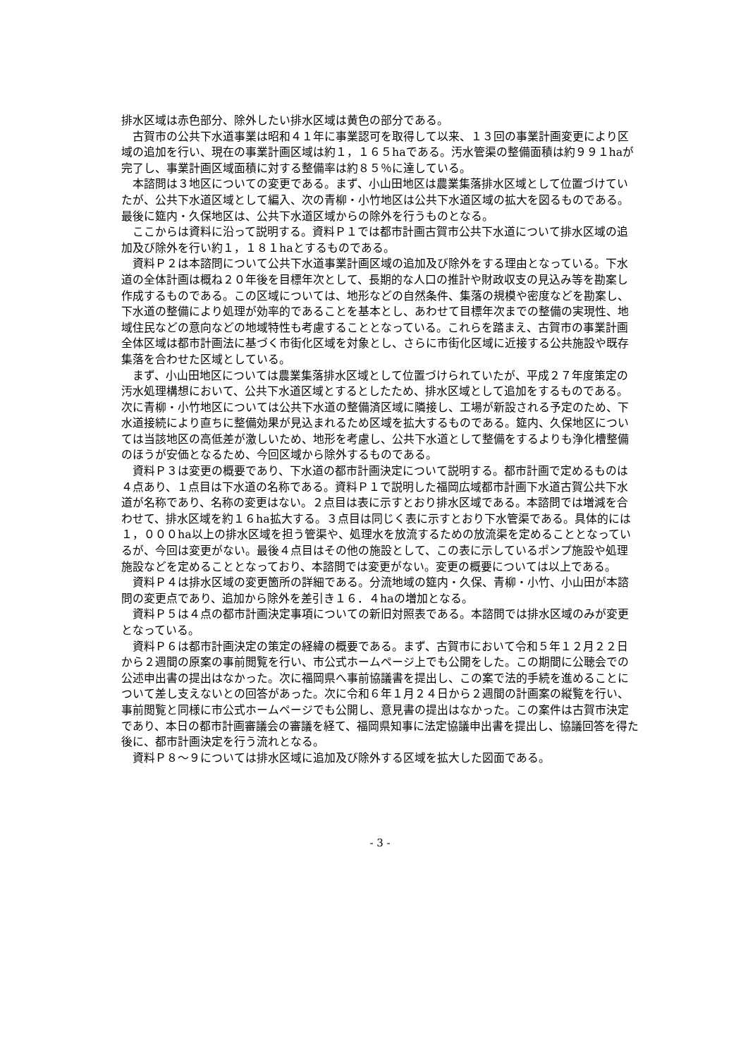排水区域は赤色部分、除外したい排水区域は黄色の部分である。
古賀市の公共下水道事業は昭和４１年に事業認可を取得して以来、１３回の事業計画変更により区域の追加を行い、現在の事業計画区域は約１，１６５haである。汚水管渠の整備面積は約９９１haが完了し、事業計画区域面積に対する整備率は約８５％に達している。
本諮問は３地区についての変更である。まず、小山田地区は農業集落排水区域として位置づけていたが、公共下水道区域として編入、次の青柳・小竹地区は公共下水道区域の拡大を図るものである。最後に筵内・久保地区は、公共下水道区域からの除外を行うものとなる。
ここからは資料に沿って説明する。資料Ｐ１では都市計画古賀市公共下水道について排水区域の追加及び除外を行い約１，１８１haとするものである。
資料Ｐ２は本諮問について公共下水道事業計画区域の追加及び除外をする理由となっている。下水道の全体計画は概ね２０年後を目標年次として、長期的な人口の推計や財政収支の見込み等を勘案し作成するものである。この区域については、地形などの自然条件、集落の規模や密度などを勘案し、下水道の整備により処理が効率的であることを基本とし、あわせて目標年次までの整備の実現性、地域住民などの意向などの地域特性も考慮することとなっている。これらを踏まえ、古賀市の事業計画全体区域は都市計画法に基づく市街化区域を対象とし、さらに市街化区域に近接する公共施設や既存集落を合わせた区域としている。
まず、小山田地区については農業集落排水区域として位置づけられていたが、平成２７年度策定の汚水処理構想において、公共下水道区域とするとしたため、排水区域として追加をするものである。次に青柳・小竹地区については公共下水道の整備済区域に隣接し、工場が新設される予定のため、下水道接続により直ちに整備効果が見込まれるため区域を拡大するものである。筵内、久保地区については当該地区の高低差が激しいため、地形を考慮し、公共下水道として整備をするよりも浄化槽整備のほうが安価となるため、今回区域から除外するものである。
資料Ｐ３は変更の概要であり、下水道の都市計画決定について説明する。都市計画で定めるものは４点あり、１点目は下水道の名称である。資料Ｐ１で説明した福岡広域都市計画下水道古賀公共下水道が名称であり、名称の変更はない。２点目は表に示すとおり排水区域である。本諮問では増減を合わせて、排水区域を約１６ha拡大する。３点目は同じく表に示すとおり下水管渠である。具体的には１，０００ha以上の排水区域を担う管渠や、処理水を放流するための放流渠を定めることとなっているが、今回は変更がない。最後４点目はその他の施設として、この表に示しているポンプ施設や処理施設などを定めることとなっており、本諮問では変更がない。変更の概要については以上である。
資料Ｐ４は排水区域の変更箇所の詳細である。分流地域の筵内・久保、青柳・小竹、小山田が本諮問の変更点であり、追加から除外を差引き１６．４haの増加となる。
資料Ｐ５は４点の都市計画決定事項についての新旧対照表である。本諮問では排水区域のみが変更となっている。
資料Ｐ６は都市計画決定の策定の経緯の概要である。まず、古賀市において令和５年１２月２２日から２週間の原案の事前閲覧を行い、市公式ホームページ上でも公開をした。この期間に公聴会での公述申出書の提出はなかった。次に福岡県へ事前協議書を提出し、この案で法的手続を進めることについて差し支えないとの回答があった。次に令和６年１月２４日から２週間の計画案の縦覧を行い、事前閲覧と同様に市公式ホームページでも公開し、意見書の提出はなかった。この案件は古賀市決定であり、本日の都市計画審議会の審議を経て、福岡県知事に法定協議申出書を提出し、協議回答を得た後に、都市計画決定を行う流れとなる。
資料Ｐ８～９については排水区域に追加及び除外する区域を拡大した図面である。
- 3 -